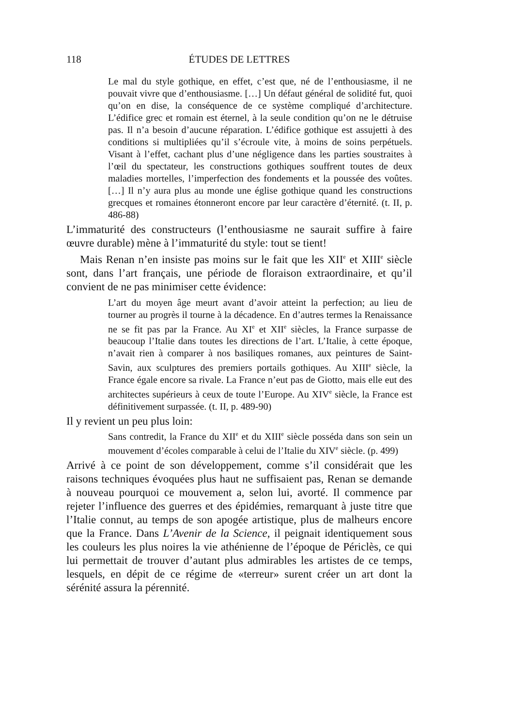118 ÉTUDES DE LETTRES
Le mal du style gothique, en effet, c’est que, né de l’enthousiasme, il ne pouvait vivre que d’enthousiasme. […] Un défaut général de solidité fut, quoi qu’on en dise, la conséquence de ce système compliqué d’architecture. L’édifice grec et romain est éternel, à la seule condition qu’on ne le détruise pas. Il n’a besoin d’aucune réparation. L’édifice gothique est assujetti à des conditions si multipliées qu’il s’écroule vite, à moins de soins perpétuels. Visant à l’effet, cachant plus d’une négligence dans les parties soustraites à l’œil du spectateur, les constructions gothiques souffrent toutes de deux maladies mortelles, l’imperfection des fondements et la poussée des voûtes. […] Il n’y aura plus au monde une église gothique quand les constructions grecques et romaines étonneront encore par leur caractère d’éternité. (t. II, p. 486-88)
L’immaturité des constructeurs (l’enthousiasme ne saurait suffire à faire œuvre durable) mène à l’immaturité du style: tout se tient!
Mais Renan n’en insiste pas moins sur le fait que les XII<sup>e</sup> et XIII<sup>e</sup> siècle sont, dans l’art français, une période de floraison extraordinaire, et qu’il convient de ne pas minimiser cette évidence:
L’art du moyen âge meurt avant d’avoir atteint la perfection; au lieu de tourner au progrès il tourne à la décadence. En d’autres termes la Renaissance ne se fit pas par la France. Au XI<sup>e</sup> et XII<sup>e</sup> siècles, la France surpasse de beaucoup l’Italie dans toutes les directions de l’art. L’Italie, à cette époque, n’avait rien à comparer à nos basiliques romanes, aux peintures de Saint-Savin, aux sculptures des premiers portails gothiques. Au XIII<sup>e</sup> siècle, la France égale encore sa rivale. La France n’eut pas de Giotto, mais elle eut des architectes supérieurs à ceux de toute l’Europe. Au XIV<sup>e</sup> siècle, la France est définitivement surpassée. (t. II, p. 489-90)
Il y revient un peu plus loin:
Sans contredit, la France du XII<sup>e</sup> et du XIII<sup>e</sup> siècle posséda dans son sein un mouvement d’écoles comparable à celui de l’Italie du XIV<sup>e</sup> siècle. (p. 499)
Arrivé à ce point de son développement, comme s’il considérait que les raisons techniques évoquées plus haut ne suffisaient pas, Renan se demande à nouveau pourquoi ce mouvement a, selon lui, avorté. Il commence par rejeter l’influence des guerres et des épidémies, remarquant à juste titre que l’Italie connut, au temps de son apogée artistique, plus de malheurs encore que la France. Dans L’Avenir de la Science, il peignait identiquement sous les couleurs les plus noires la vie athénienne de l’époque de Périclès, ce qui lui permettait de trouver d’autant plus admirables les artistes de ce temps, lesquels, en dépit de ce régime de «terreur» surent créer un art dont la sérénité assura la pérennité.